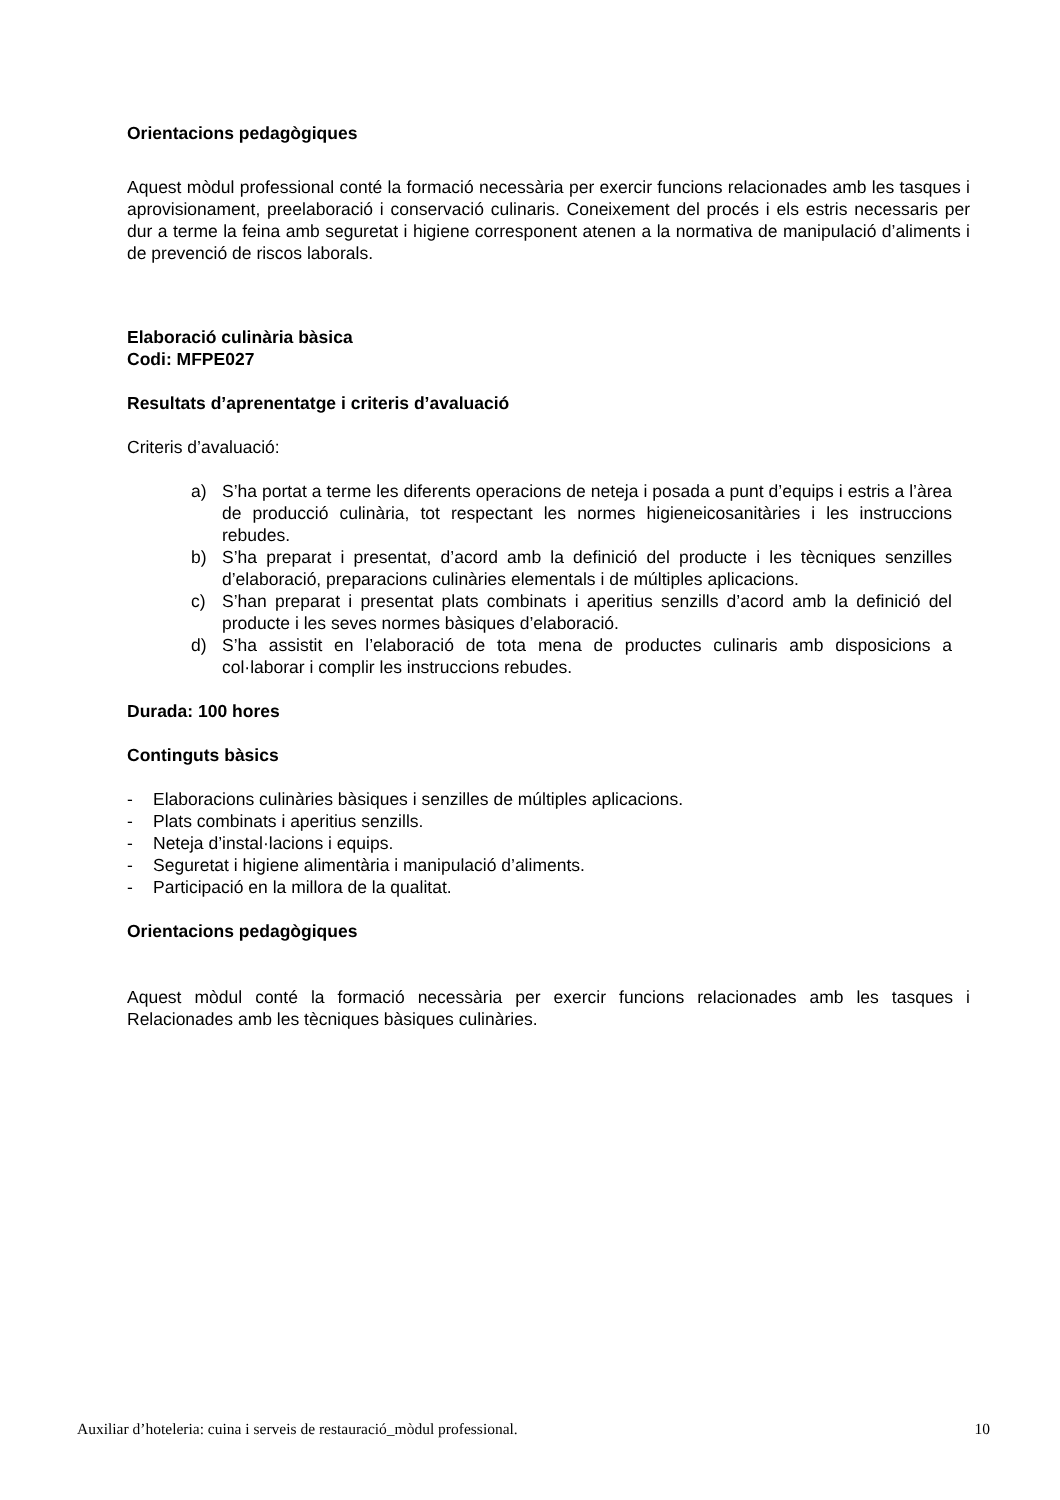Orientacions pedagògiques
Aquest mòdul professional conté la formació necessària per exercir funcions relacionades amb les tasques i aprovisionament, preelaboració i conservació culinaris. Coneixement del procés i els estris necessaris per dur a terme la feina amb seguretat i higiene corresponent atenen a la normativa de manipulació d’aliments i de prevenció de riscos laborals.
Elaboració culinària bàsica
Codi: MFPE027
Resultats d’aprenentatge i criteris d’avaluació
Criteris d’avaluació:
a) S’ha portat a terme les diferents operacions de neteja i posada a punt d’equips i estris a l’àrea de producció culinària, tot respectant les normes higieneicosanitàries i les instruccions rebudes.
b) S’ha preparat i presentat, d’acord amb la definició del producte i les tècniques senzilles d’elaboració, preparacions culinàries elementals i de múltiples aplicacions.
c) S’han preparat i presentat plats combinats i aperitius senzills d’acord amb la definició del producte i les seves normes bàsiques d’elaboració.
d) S’ha assistit en l’elaboració de tota mena de productes culinaris amb disposicions a col·laborar i complir les instruccions rebudes.
Durada: 100 hores
Continguts bàsics
- Elaboracions culinàries bàsiques i senzilles de múltiples aplicacions.
- Plats combinats i aperitius senzills.
- Neteja d’instal·lacions i equips.
- Seguretat i higiene alimentària i manipulació d’aliments.
- Participació en la millora de la qualitat.
Orientacions pedagògiques
Aquest mòdul conté la formació necessària per exercir funcions relacionades amb les tasques i Relacionades amb les tècniques bàsiques culinàries.
Auxiliar d’hoteleria: cuina i serveis de restauració_mòdul professional. 10